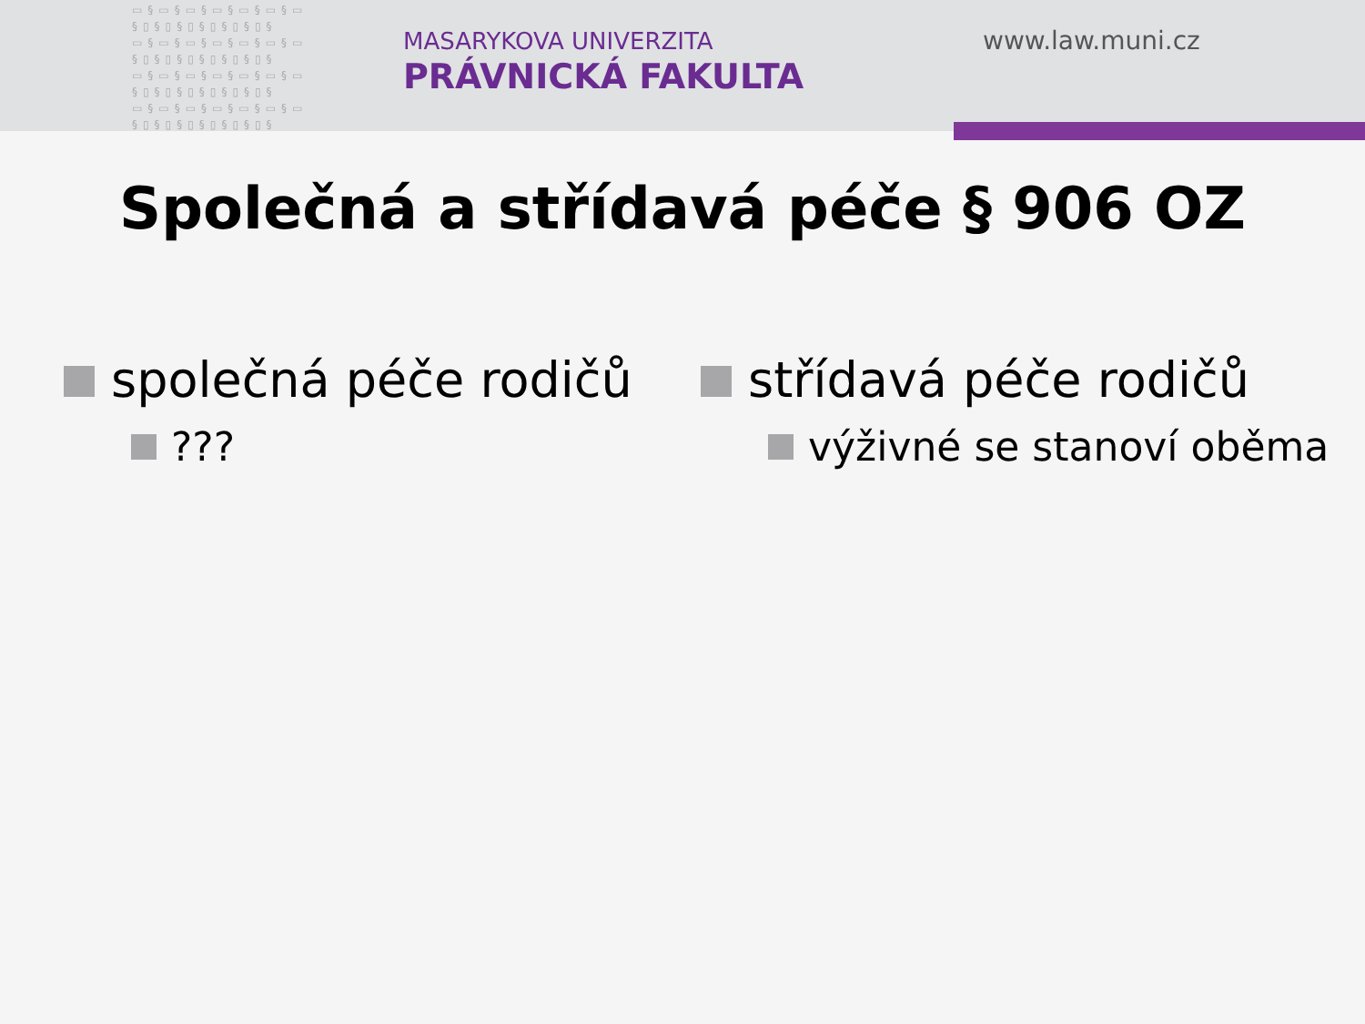▭§▭§▭§▭§▭§▭§▭ §▯§▯§▯§▯§▯§▯§ ▭§▭§▭§▭§▭§▭§▭ §▯§▯§▯§▯§▯§▯§ ▭§▭§▭§▭§▭§▭§▭ §▯§▯§▯§▯§▯§▯§ ▭§▭§▭§▭§▭§▭§▭ §▯§▯§▯§▯§▯§▯§
MASARYKOVA UNIVERZITA
PRÁVNICKÁ FAKULTA
www.law.muni.cz
Společná a střídavá péče § 906 OZ
společná péče rodičů
???
střídavá péče rodičů
výživné se stanoví oběma